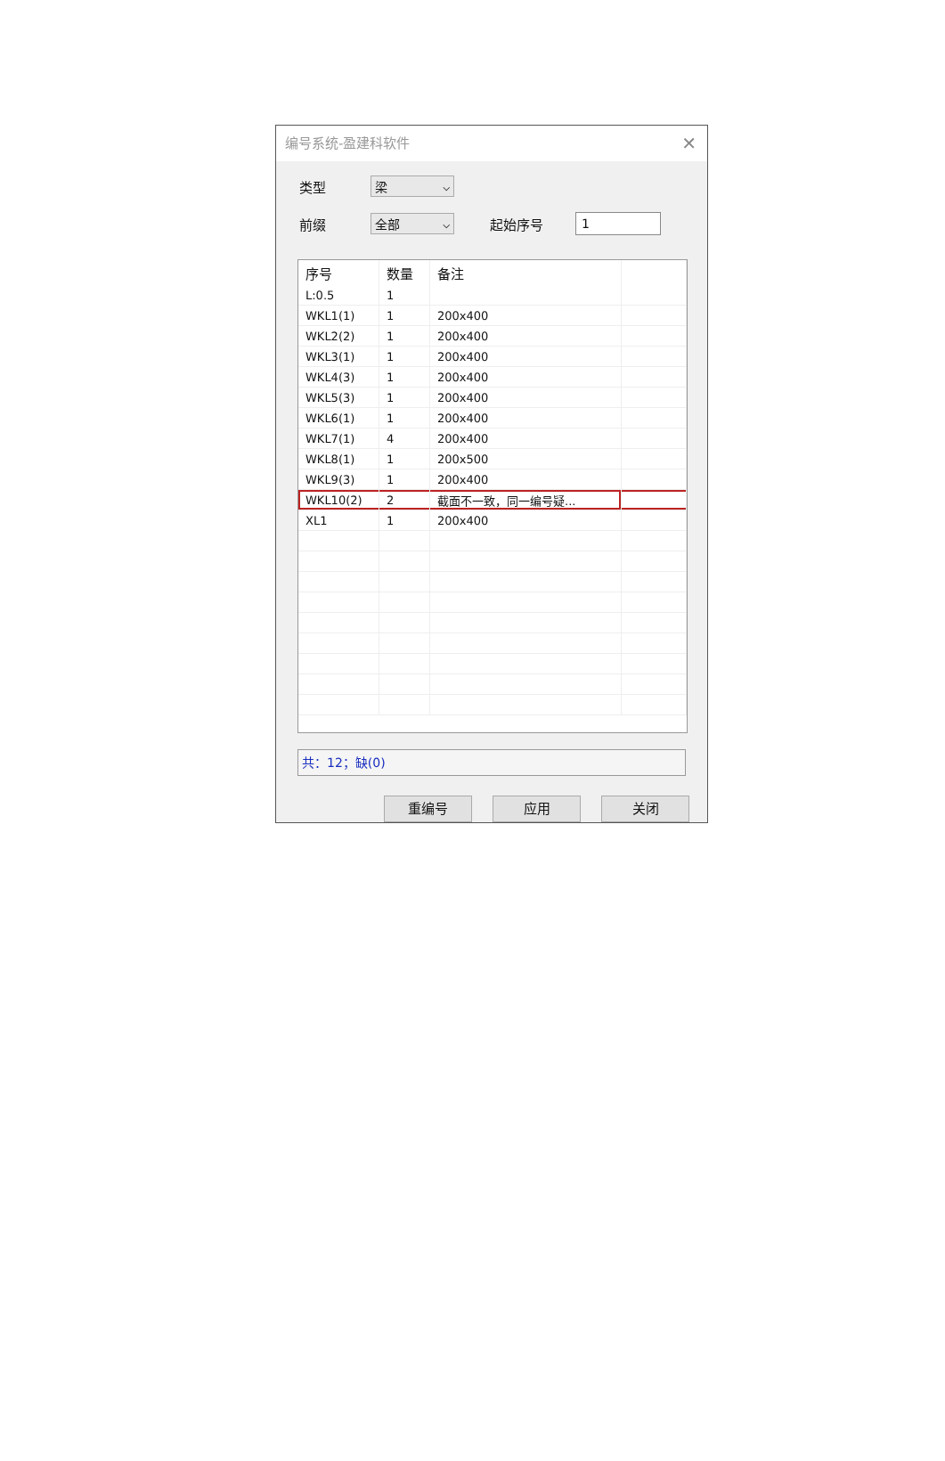编号系统-盈建科软件 ✕
类型
梁 ⌵
前缀
全部 ⌵
起始序号
1
| 序号 | 数量 | 备注 | |
| --- | --- | --- | --- |
| L:0.5 | 1 | | |
| WKL1(1) | 1 | 200x400 | |
| WKL2(2) | 1 | 200x400 | |
| WKL3(1) | 1 | 200x400 | |
| WKL4(3) | 1 | 200x400 | |
| WKL5(3) | 1 | 200x400 | |
| WKL6(1) | 1 | 200x400 | |
| WKL7(1) | 4 | 200x400 | |
| WKL8(1) | 1 | 200x500 | |
| WKL9(3) | 1 | 200x400 | |
| WKL10(2) | 2 | 截面不一致，同一编号疑... | |
| XL1 | 1 | 200x400 | |
共：12；缺(0)
重编号 应用 关闭